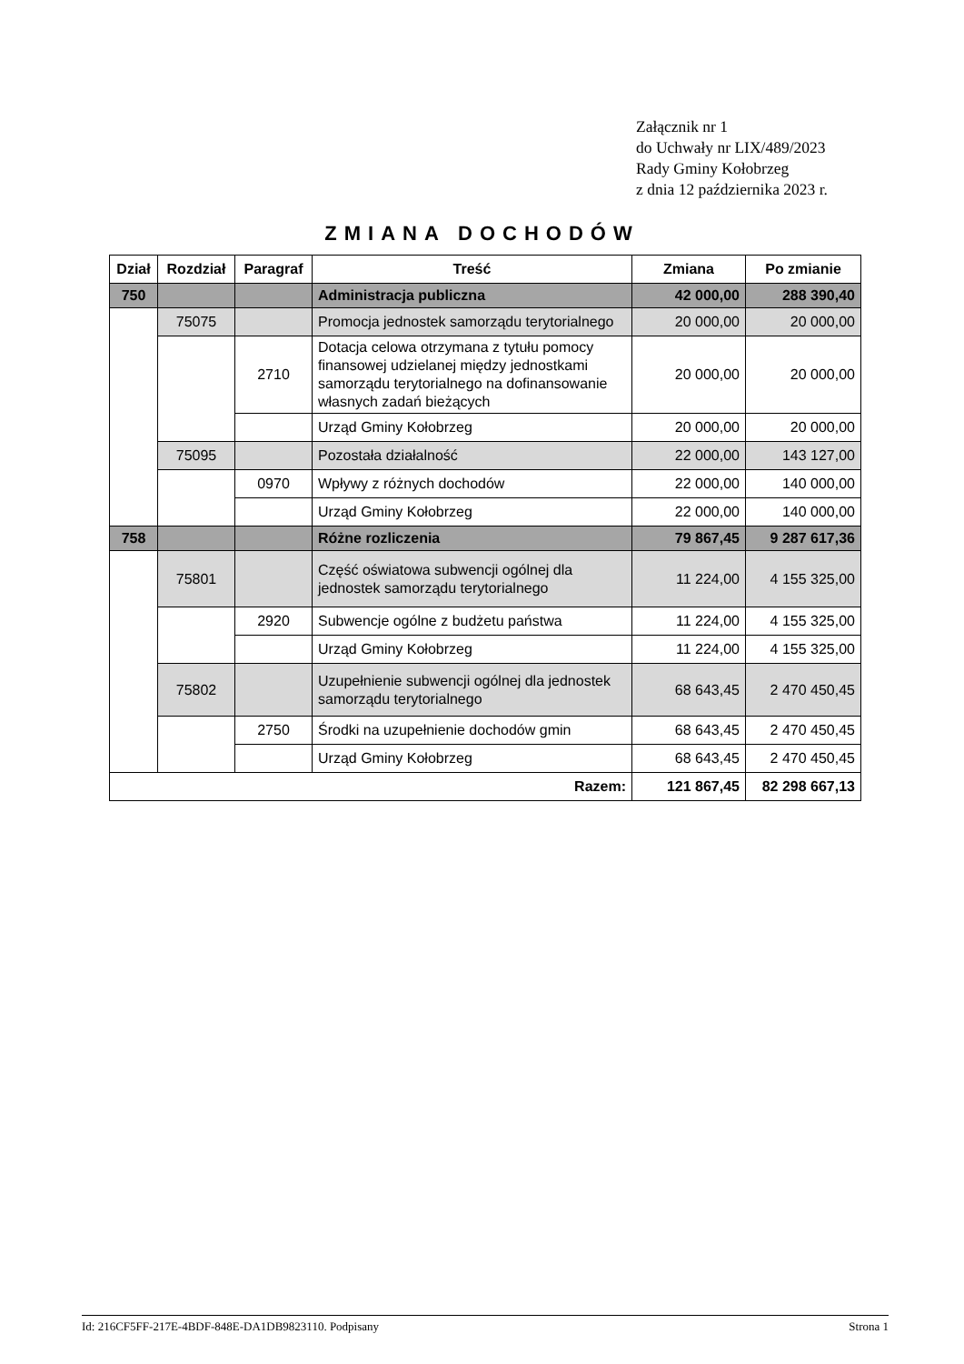Załącznik nr 1
do Uchwały nr LIX/489/2023
Rady Gminy Kołobrzeg
z dnia 12 października 2023 r.
ZMIANA DOCHODÓW
| Dział | Rozdział | Paragraf | Treść | Zmiana | Po zmianie |
| --- | --- | --- | --- | --- | --- |
| 750 | | | Administracja publiczna | 42 000,00 | 288 390,40 |
| | 75075 | | Promocja jednostek samorządu terytorialnego | 20 000,00 | 20 000,00 |
| | | 2710 | Dotacja celowa otrzymana z tytułu pomocy finansowej udzielanej między jednostkami samorządu terytorialnego na dofinansowanie własnych zadań bieżących | 20 000,00 | 20 000,00 |
| | | | Urząd Gminy Kołobrzeg | 20 000,00 | 20 000,00 |
| | 75095 | | Pozostała działalność | 22 000,00 | 143 127,00 |
| | | 0970 | Wpływy z różnych dochodów | 22 000,00 | 140 000,00 |
| | | | Urząd Gminy Kołobrzeg | 22 000,00 | 140 000,00 |
| 758 | | | Różne rozliczenia | 79 867,45 | 9 287 617,36 |
| | 75801 | | Część oświatowa subwencji ogólnej dla jednostek samorządu terytorialnego | 11 224,00 | 4 155 325,00 |
| | | 2920 | Subwencje ogólne z budżetu państwa | 11 224,00 | 4 155 325,00 |
| | | | Urząd Gminy Kołobrzeg | 11 224,00 | 4 155 325,00 |
| | 75802 | | Uzupełnienie subwencji ogólnej dla jednostek samorządu terytorialnego | 68 643,45 | 2 470 450,45 |
| | | 2750 | Środki na uzupełnienie dochodów gmin | 68 643,45 | 2 470 450,45 |
| | | | Urząd Gminy Kołobrzeg | 68 643,45 | 2 470 450,45 |
| Razem: | | | | 121 867,45 | 82 298 667,13 |
Id: 216CF5FF-217E-4BDF-848E-DA1DB9823110. Podpisany Strona 1